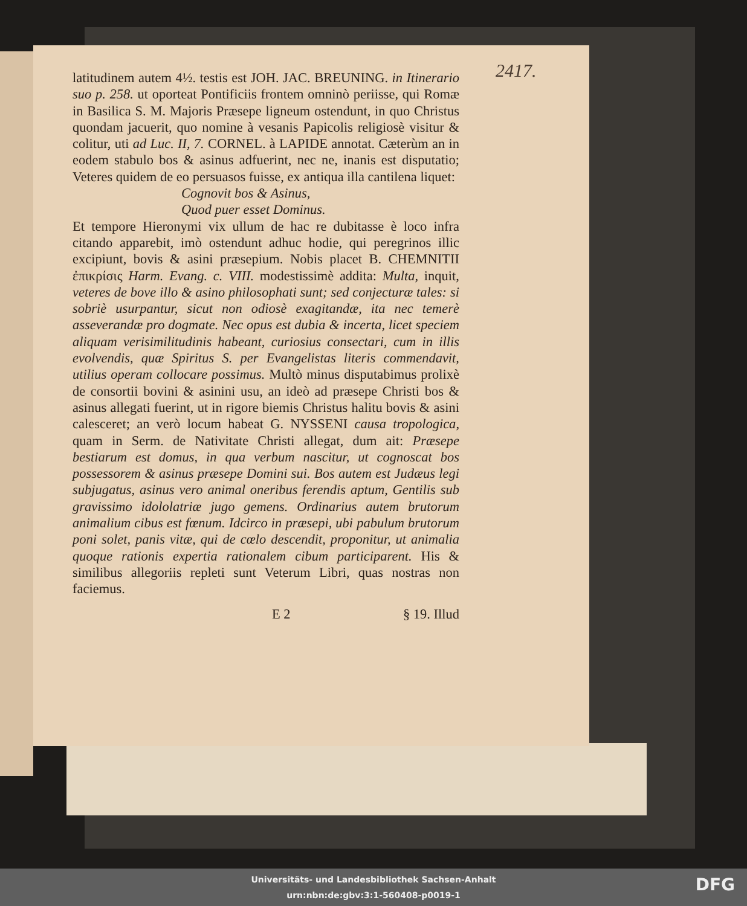2417.
latitudinem autem 4½. testis est JOH. JAC. BREUNING. in Itinerario suo p. 258. ut oporteat Pontificiis frontem omninò periisse, qui Romæ in Basilica S. M. Majoris Præsepe ligneum ostendunt, in quo Christus quondam jacuerit, quo nomine à vesanis Papicolis religiosè visitur & colitur, uti ad Luc. II, 7. CORNEL. à LAPIDE annotat. Cæterùm an in eodem stabulo bos & asinus adfuerint, nec ne, inanis est disputatio; Veteres quidem de eo persuasos fuisse, ex antiqua illa cantilena liquet:
Cognovit bos & Asinus,
Quod puer esset Dominus.
Et tempore Hieronymi vix ullum de hac re dubitasse è loco infra citando apparebit, imò ostendunt adhuc hodie, qui peregrinos illic excipiunt, bovis & asini præsepium. Nobis placet B. CHEMNITII ἐπικρίσις Harm. Evang. c. VIII. modestissimè addita: Multa, inquit, veteres de bove illo & asino philosophati sunt; sed conjecturæ tales: si sobriè usurpantur, sicut non odiosè exagitandæ, ita nec temerè asseverandæ pro dogmate. Nec opus est dubia & incerta, licet speciem aliquam verisimilitudinis habeant, curiosius consectari, cum in illis evolvendis, quæ Spiritus S. per Evangelistas literis commendavit, utilius operam collocare possimus. Multò minus disputabimus prolixè de consortii bovini & asinini usu, an ideò ad præsepe Christi bos & asinus allegati fuerint, ut in rigore biemis Christus halitu bovis & asini calesceret; an verò locum habeat G. NYSSENI causa tropologica, quam in Serm. de Nativitate Christi allegat, dum ait: Præsepe bestiarum est domus, in qua verbum nascitur, ut cognoscat bos possessorem & asinus præsepe Domini sui. Bos autem est Judæus legi subjugatus, asinus vero animal oneribus ferendis aptum, Gentilis sub gravissimo idololatriæ jugo gemens. Ordinarius autem brutorum animalium cibus est fœnum. Idcirco in præsepi, ubi pabulum brutorum poni solet, panis vitæ, qui de cœlo descendit, proponitur, ut animalia quoque rationis expertia rationalem cibum participarent. His & similibus allegoriis repleti sunt Veterum Libri, quas nostras non faciemus.
E 2 § 19. Illud
Universitäts- und Landesbibliothek Sachsen-Anhalt
urn:nbn:de:gbv:3:1-560408-p0019-1
DFG